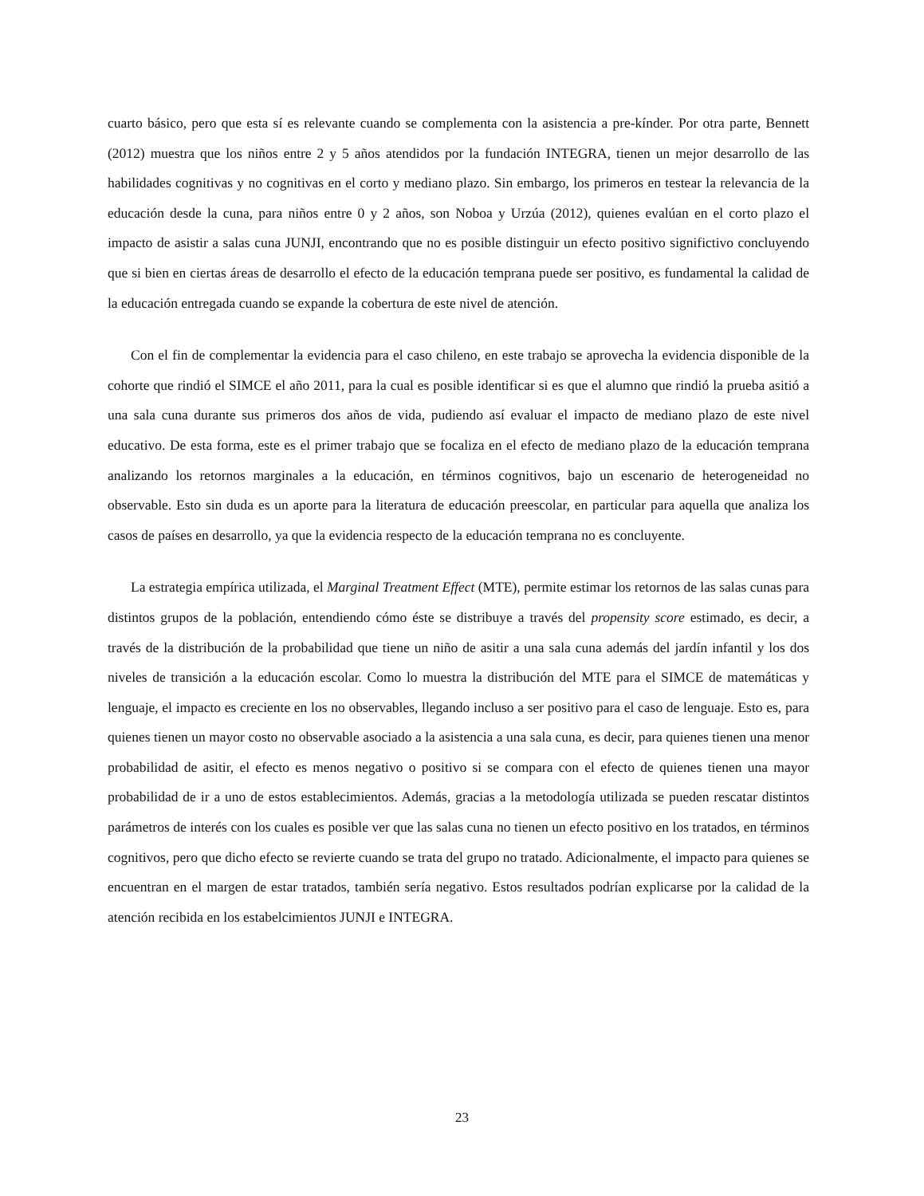cuarto básico, pero que esta sí es relevante cuando se complementa con la asistencia a pre-kínder. Por otra parte, Bennett (2012) muestra que los niños entre 2 y 5 años atendidos por la fundación INTEGRA, tienen un mejor desarrollo de las habilidades cognitivas y no cognitivas en el corto y mediano plazo. Sin embargo, los primeros en testear la relevancia de la educación desde la cuna, para niños entre 0 y 2 años, son Noboa y Urzúa (2012), quienes evalúan en el corto plazo el impacto de asistir a salas cuna JUNJI, encontrando que no es posible distinguir un efecto positivo significtivo concluyendo que si bien en ciertas áreas de desarrollo el efecto de la educación temprana puede ser positivo, es fundamental la calidad de la educación entregada cuando se expande la cobertura de este nivel de atención.
Con el fin de complementar la evidencia para el caso chileno, en este trabajo se aprovecha la evidencia disponible de la cohorte que rindió el SIMCE el año 2011, para la cual es posible identificar si es que el alumno que rindió la prueba asitió a una sala cuna durante sus primeros dos años de vida, pudiendo así evaluar el impacto de mediano plazo de este nivel educativo. De esta forma, este es el primer trabajo que se focaliza en el efecto de mediano plazo de la educación temprana analizando los retornos marginales a la educación, en términos cognitivos, bajo un escenario de heterogeneidad no observable. Esto sin duda es un aporte para la literatura de educación preescolar, en particular para aquella que analiza los casos de países en desarrollo, ya que la evidencia respecto de la educación temprana no es concluyente.
La estrategia empírica utilizada, el Marginal Treatment Effect (MTE), permite estimar los retornos de las salas cunas para distintos grupos de la población, entendiendo cómo éste se distribuye a través del propensity score estimado, es decir, a través de la distribución de la probabilidad que tiene un niño de asitir a una sala cuna además del jardín infantil y los dos niveles de transición a la educación escolar. Como lo muestra la distribución del MTE para el SIMCE de matemáticas y lenguaje, el impacto es creciente en los no observables, llegando incluso a ser positivo para el caso de lenguaje. Esto es, para quienes tienen un mayor costo no observable asociado a la asistencia a una sala cuna, es decir, para quienes tienen una menor probabilidad de asitir, el efecto es menos negativo o positivo si se compara con el efecto de quienes tienen una mayor probabilidad de ir a uno de estos establecimientos. Además, gracias a la metodología utilizada se pueden rescatar distintos parámetros de interés con los cuales es posible ver que las salas cuna no tienen un efecto positivo en los tratados, en términos cognitivos, pero que dicho efecto se revierte cuando se trata del grupo no tratado. Adicionalmente, el impacto para quienes se encuentran en el margen de estar tratados, también sería negativo. Estos resultados podrían explicarse por la calidad de la atención recibida en los estabelcimientos JUNJI e INTEGRA.
23